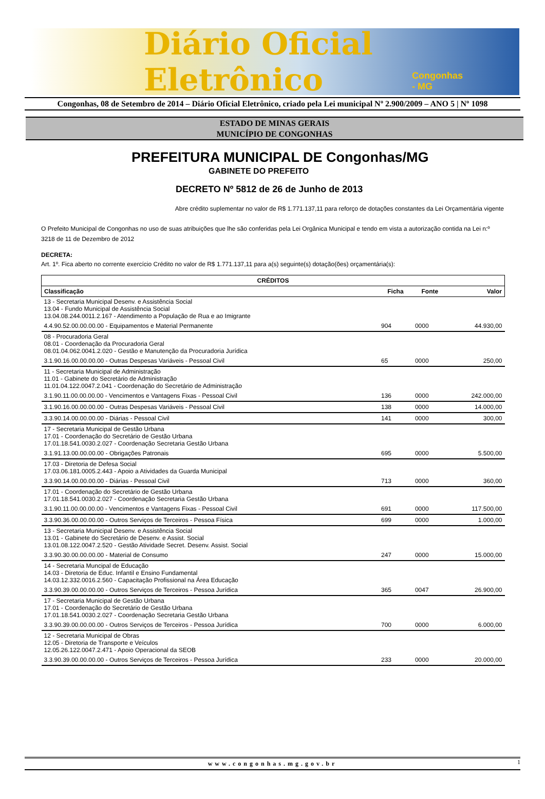Diário Oficial Eletrônico Congonhas - MG
Congonhas, 08 de Setembro de 2014 – Diário Oficial Eletrônico, criado pela Lei municipal Nº 2.900/2009 – ANO 5 | Nº 1098
ESTADO DE MINAS GERAIS
MUNICÍPIO DE CONGONHAS
PREFEITURA MUNICIPAL DE Congonhas/MG
GABINETE DO PREFEITO
DECRETO Nº 5812 de 26 de Junho de 2013
Abre crédito suplementar no valor de R$ 1.771.137,11 para reforço de dotações constantes da Lei Orçamentária vigente
O Prefeito Municipal de Congonhas no uso de suas atribuições que lhe são conferidas pela Lei Orgânica Municipal e tendo em vista a autorização contida na Lei n:º 3218 de 11 de Dezembro de 2012
DECRETA:
Art. 1º. Fica aberto no corrente exercício Crédito no valor de R$ 1.771.137,11 para a(s) seguinte(s) dotação(ões) orçamentária(s):
| CRÉDITOS | | | |
| --- | --- | --- | --- |
| Classificação | Ficha | Fonte | Valor |
| 13 - Secretaria Municipal Desenv. e Assistência Social 13.04 - Fundo Municipal de Assistência Social 13.04.08.244.0011.2.167 - Atendimento a População de Rua e ao Imigrante | | | |
| 4.4.90.52.00.00.00.00 - Equipamentos e Material Permanente | 904 | 0000 | 44.930,00 |
| 08 - Procuradoria Geral 08.01 - Coordenação da Procuradoria Geral 08.01.04.062.0041.2.020 - Gestão e Manutenção da Procuradoria Jurídica | | | |
| 3.1.90.16.00.00.00.00 - Outras Despesas Variáveis - Pessoal Civil | 65 | 0000 | 250,00 |
| 11 - Secretaria Municipal de Administração 11.01 - Gabinete do Secretário de Administração 11.01.04.122.0047.2.041 - Coordenação do Secretário de Administração | | | |
| 3.1.90.11.00.00.00.00 - Vencimentos e Vantagens Fixas - Pessoal Civil | 136 | 0000 | 242.000,00 |
| 3.1.90.16.00.00.00.00 - Outras Despesas Variáveis - Pessoal Civil | 138 | 0000 | 14.000,00 |
| 3.3.90.14.00.00.00.00 - Diárias - Pessoal Civil | 141 | 0000 | 300,00 |
| 17 - Secretaria Municipal de Gestão Urbana 17.01 - Coordenação do Secretário de Gestão Urbana 17.01.18.541.0030.2.027 - Coordenação Secretaria Gestão Urbana | | | |
| 3.1.91.13.00.00.00.00 - Obrigações Patronais | 695 | 0000 | 5.500,00 |
| 17.03 - Diretoria de Defesa Social 17.03.06.181.0005.2.443 - Apoio a Atividades da Guarda Municipal | | | |
| 3.3.90.14.00.00.00.00 - Diárias - Pessoal Civil | 713 | 0000 | 360,00 |
| 17.01 - Coordenação do Secretário de Gestão Urbana 17.01.18.541.0030.2.027 - Coordenação Secretaria Gestão Urbana | | | |
| 3.1.90.11.00.00.00.00 - Vencimentos e Vantagens Fixas - Pessoal Civil | 691 | 0000 | 117.500,00 |
| 3.3.90.36.00.00.00.00 - Outros Serviços de Terceiros - Pessoa Física | 699 | 0000 | 1.000,00 |
| 13 - Secretaria Municipal Desenv. e Assistência Social 13.01 - Gabinete do Secretário de Desenv. e Assist. Social 13.01.08.122.0047.2.520 - Gestão Atividade Secret. Desenv. Assist. Social | | | |
| 3.3.90.30.00.00.00.00 - Material de Consumo | 247 | 0000 | 15.000,00 |
| 14 - Secretaria Muncipal de Educação 14.03 - Diretoria de Educ. Infantil e Ensino Fundamental 14.03.12.332.0016.2.560 - Capacitação Profissional na Área Educação | | | |
| 3.3.90.39.00.00.00.00 - Outros Serviços de Terceiros - Pessoa Jurídica | 365 | 0047 | 26.900,00 |
| 17 - Secretaria Municipal de Gestão Urbana 17.01 - Coordenação do Secretário de Gestão Urbana 17.01.18.541.0030.2.027 - Coordenação Secretaria Gestão Urbana | | | |
| 3.3.90.39.00.00.00.00 - Outros Serviços de Terceiros - Pessoa Jurídica | 700 | 0000 | 6.000,00 |
| 12 - Secretaria Municipal de Obras 12.05 - Diretoria de Transporte e Veículos 12.05.26.122.0047.2.471 - Apoio Operacional da SEOB | | | |
| 3.3.90.39.00.00.00.00 - Outros Serviços de Terceiros - Pessoa Jurídica | 233 | 0000 | 20.000,00 |
www.congonhas.mg.gov.br 1